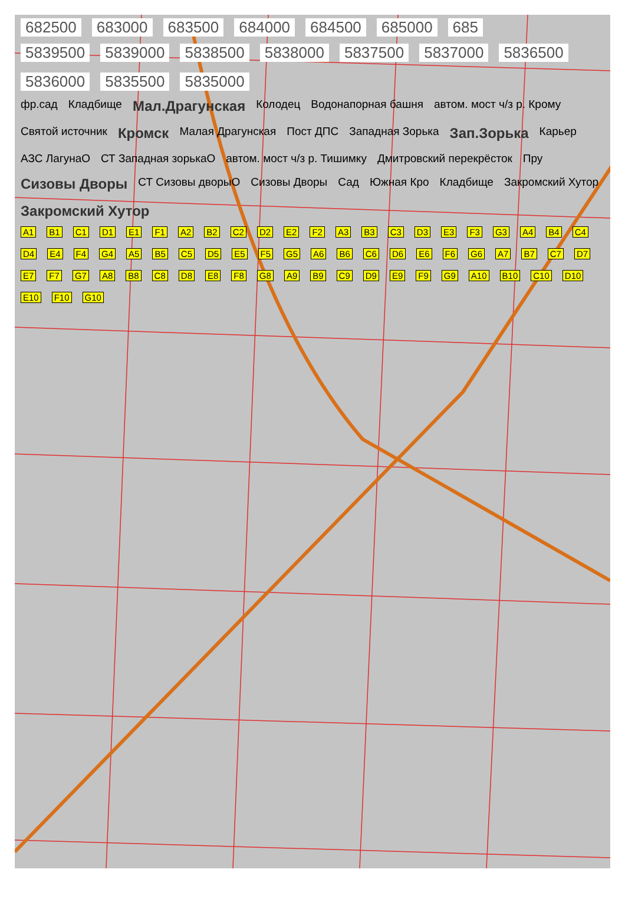682500 683000 683500 684000 684500 685000 685
5839500 5839000 5838500 5838000 5837500 5837000 5836500 5836000 5835500 5835000
фр.сад Кладбище Мал.Драгунская Колодец Водонапорная башня автом. мост ч/з р. Крому Святой источник Кромск Малая Драгунская Пост ДПС Западная Зорька Зап.Зорька Карьер АЗС ЛагунаО СТ Западная зорькаО автом. мост ч/з р. Тишимку Дмитровский перекрёсток Пру Сизовы Дворы СТ Сизовы дворыО Сизовы Дворы Сад Южная Кро Кладбище Закромский Хутор Закромский Хутор
A1 B1 C1 D1 E1 F1 A2 B2 C2 D2 E2 F2 A3 B3 C3 D3 E3 F3 G3 A4 B4 C4 D4 E4 F4 G4 A5 B5 C5 D5 E5 F5 G5 A6 B6 C6 D6 E6 F6 G6 A7 B7 C7 D7 E7 F7 G7 A8 B8 C8 D8 E8 F8 G8 A9 B9 C9 D9 E9 F9 G9 A10 B10 C10 D10 E10 F10 G10